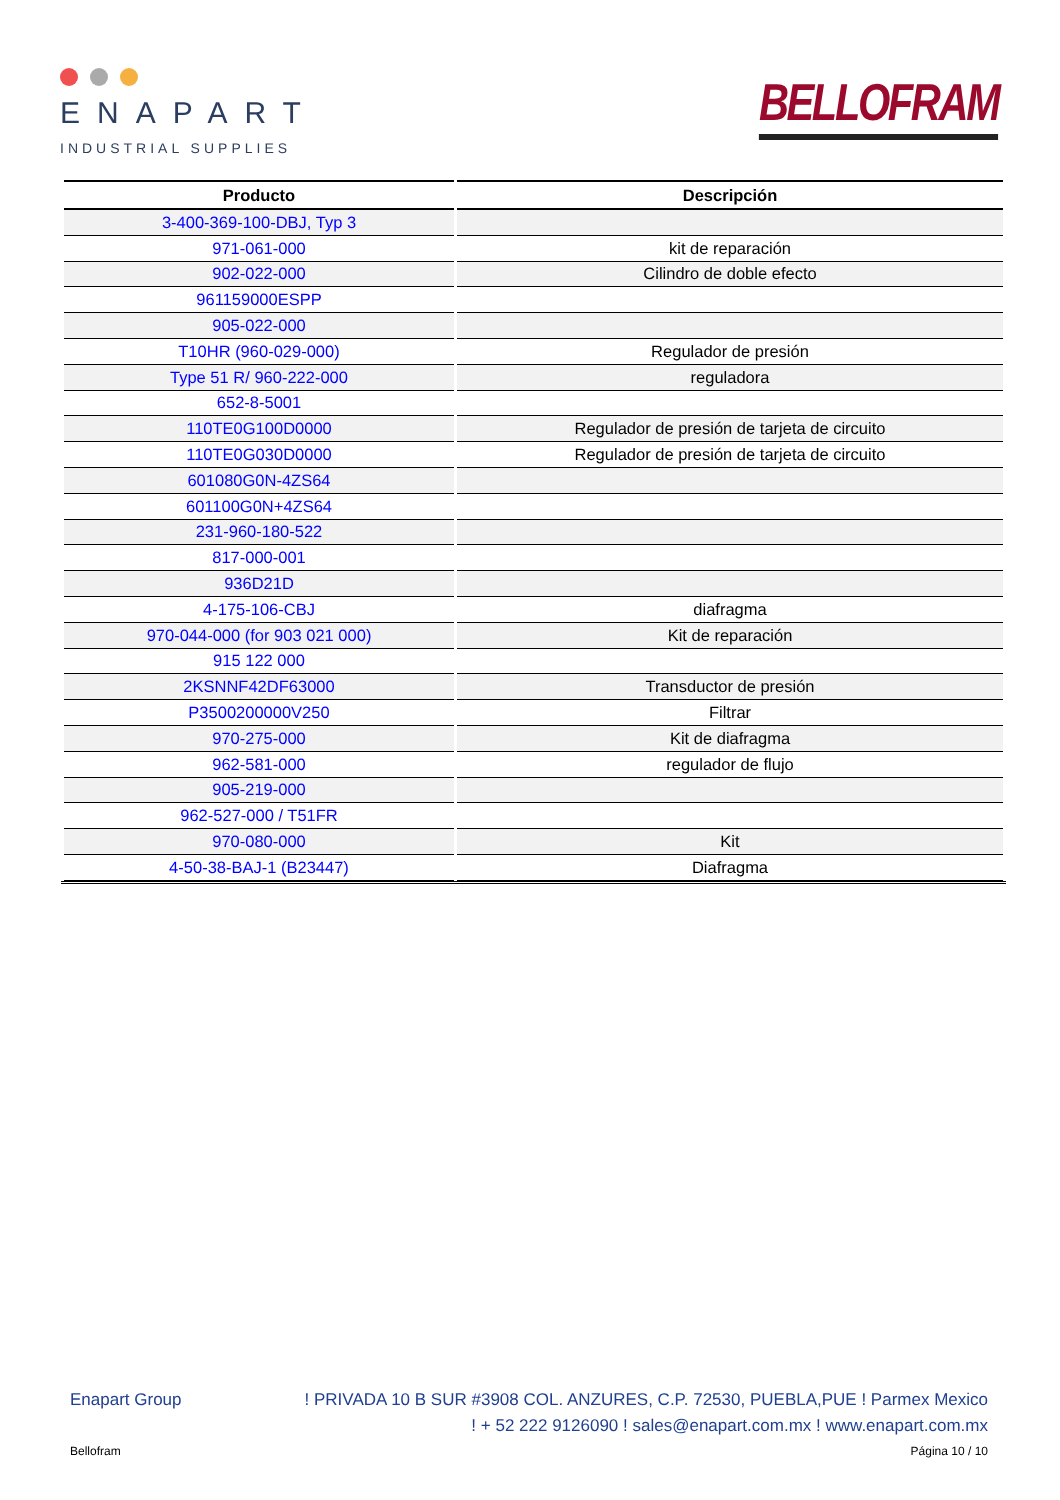ENAPART
INDUSTRIAL SUPPLIES
BELLOFRAM
| Producto | Descripción |
| --- | --- |
| 3-400-369-100-DBJ, Typ 3 | |
| 971-061-000 | kit de reparación |
| 902-022-000 | Cilindro de doble efecto |
| 961159000ESPP | |
| 905-022-000 | |
| T10HR (960-029-000) | Regulador de presión |
| Type 51 R/ 960-222-000 | reguladora |
| 652-8-5001 | |
| 110TE0G100D0000 | Regulador de presión de tarjeta de circuito |
| 110TE0G030D0000 | Regulador de presión de tarjeta de circuito |
| 601080G0N-4ZS64 | |
| 601100G0N+4ZS64 | |
| 231-960-180-522 | |
| 817-000-001 | |
| 936D21D | |
| 4-175-106-CBJ | diafragma |
| 970-044-000 (for 903 021 000) | Kit de reparación |
| 915 122 000 | |
| 2KSNNF42DF63000 | Transductor de presión |
| P3500200000V250 | Filtrar |
| 970-275-000 | Kit de diafragma |
| 962-581-000 | regulador de flujo |
| 905-219-000 | |
| 962-527-000 / T51FR | |
| 970-080-000 | Kit |
| 4-50-38-BAJ-1 (B23447) | Diafragma |
Enapart Group! PRIVADA 10 B SUR #3908 COL. ANZURES, C.P. 72530, PUEBLA,PUE ! Parmex Mexico
! + 52 222 9126090 ! sales@enapart.com.mx ! www.enapart.com.mx
Bellofram Página 10 / 10